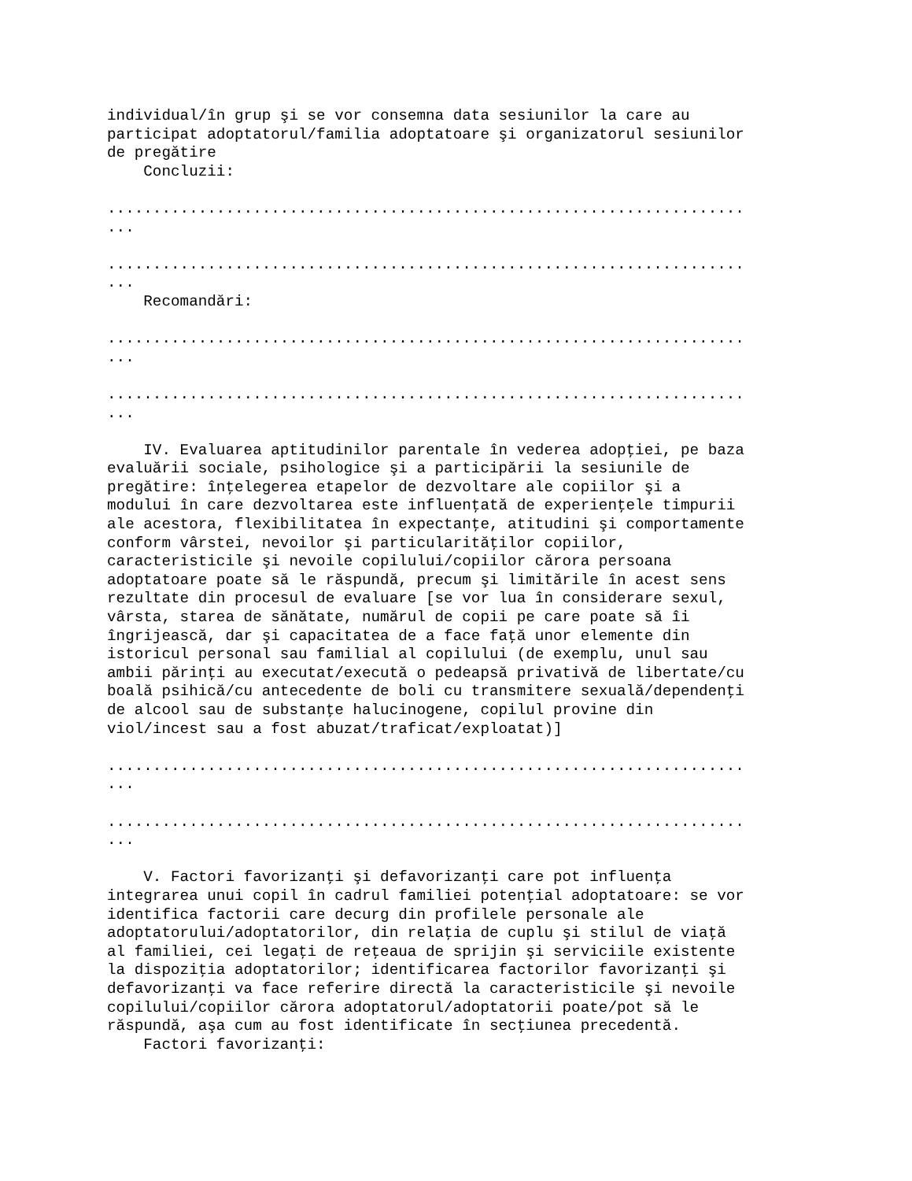individual/în grup şi se vor consemna data sesiunilor la care au
participat adoptatorul/familia adoptatoare şi organizatorul sesiunilor
de pregătire
    Concluzii:

......................................................................
...

......................................................................
...
    Recomandări:

......................................................................
...

......................................................................
...

    IV. Evaluarea aptitudinilor parentale în vederea adopţiei, pe baza
evaluării sociale, psihologice şi a participării la sesiunile de
pregătire: înţelegerea etapelor de dezvoltare ale copiilor şi a
modului în care dezvoltarea este influenţată de experienţele timpurii
ale acestora, flexibilitatea în expectanţe, atitudini şi comportamente
conform vârstei, nevoilor şi particularităţilor copiilor,
caracteristicile şi nevoile copilului/copiilor cărora persoana
adoptatoare poate să le răspundă, precum şi limitările în acest sens
rezultate din procesul de evaluare [se vor lua în considerare sexul,
vârsta, starea de sănătate, numărul de copii pe care poate să îi
îngrijească, dar şi capacitatea de a face faţă unor elemente din
istoricul personal sau familial al copilului (de exemplu, unul sau
ambii părinţi au executat/execută o pedeapsă privativă de libertate/cu
boală psihică/cu antecedente de boli cu transmitere sexuală/dependenţi
de alcool sau de substanţe halucinogene, copilul provine din
viol/incest sau a fost abuzat/traficat/exploatat)]

......................................................................
...

......................................................................
...

    V. Factori favorizanţi şi defavorizanţi care pot influenţa
integrarea unui copil în cadrul familiei potenţial adoptatoare: se vor
identifica factorii care decurg din profilele personale ale
adoptatorului/adoptatorilor, din relaţia de cuplu şi stilul de viaţă
al familiei, cei legaţi de reţeaua de sprijin şi serviciile existente
la dispoziţia adoptatorilor; identificarea factorilor favorizanţi şi
defavorizanţi va face referire directă la caracteristicile şi nevoile
copilului/copiilor cărora adoptatorul/adoptatorii poate/pot să le
răspundă, aşa cum au fost identificate în secţiunea precedentă.
    Factori favorizanţi: